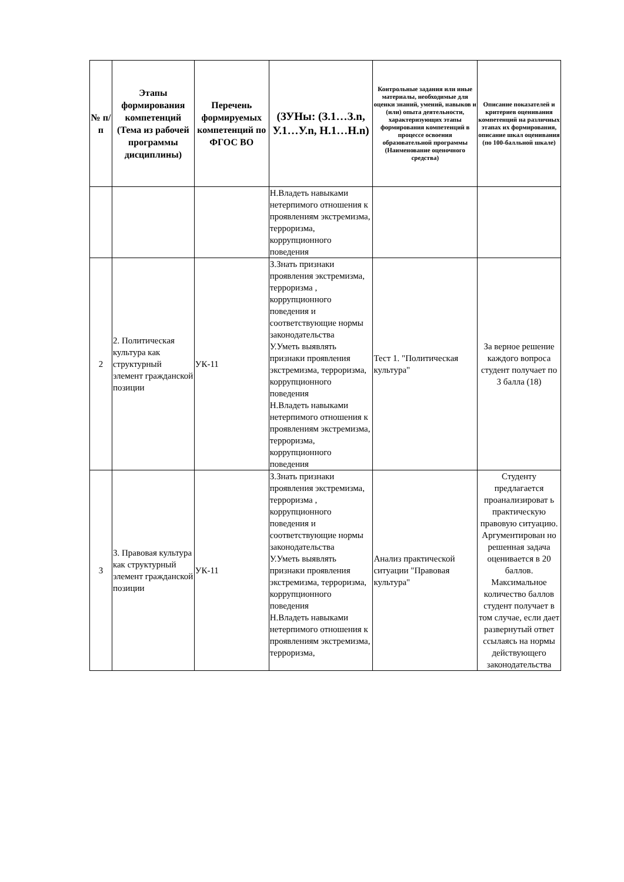| № п/п | Этапы формирования компетенций (Тема из рабочей программы дисциплины) | Перечень формируемых компетенций по ФГОС ВО | (ЗУНы: (З.1…З.n, У.1…У.n, Н.1…Н.n) | Контрольные задания или иные материалы, необходимые для оценки знаний, умений, навыков и (или) опыта деятельности, характеризующих этапы формирования компетенций в процессе освоения образовательной программы (Наименование оценочного средства) | Описание показателей и критериев оценивания компетенций на различных этапах их формирования, описание шкал оценивания (по 100-балльной шкале) |
| --- | --- | --- | --- | --- | --- |
| | | | Н.Владеть навыками нетерпимого отношения к проявлениям экстремизма, терроризма, коррупционного поведения | | |
| 2 | 2. Политическая культура как структурный элемент гражданской позиции | УК-11 | З.Знать признаки проявления экстремизма, терроризма , коррупционного поведения и соответствующие нормы законодательства У.Уметь выявлять признаки проявления экстремизма, терроризма, коррупционного поведения Н.Владеть навыками нетерпимого отношения к проявлениям экстремизма, терроризма, коррупционного поведения | Тест 1. "Политическая культура" | За верное решение каждого вопроса студент получает по 3 балла (18) |
| 3 | 3. Правовая культура как структурный элемент гражданской позиции | УК-11 | З.Знать признаки проявления экстремизма, терроризма , коррупционного поведения и соответствующие нормы законодательства У.Уметь выявлять признаки проявления экстремизма, терроризма, коррупционного поведения Н.Владеть навыками нетерпимого отношения к проявлениям экстремизма, терроризма, | Анализ практической ситуации "Правовая культура" | Студенту предлагается проанализироват ь практическую правовую ситуацию. Аргументирован но решенная задача оценивается в 20 баллов. Максимальное количество баллов студент получает в том случае, если дает развернутый ответ ссылаясь на нормы действующего законодательства |